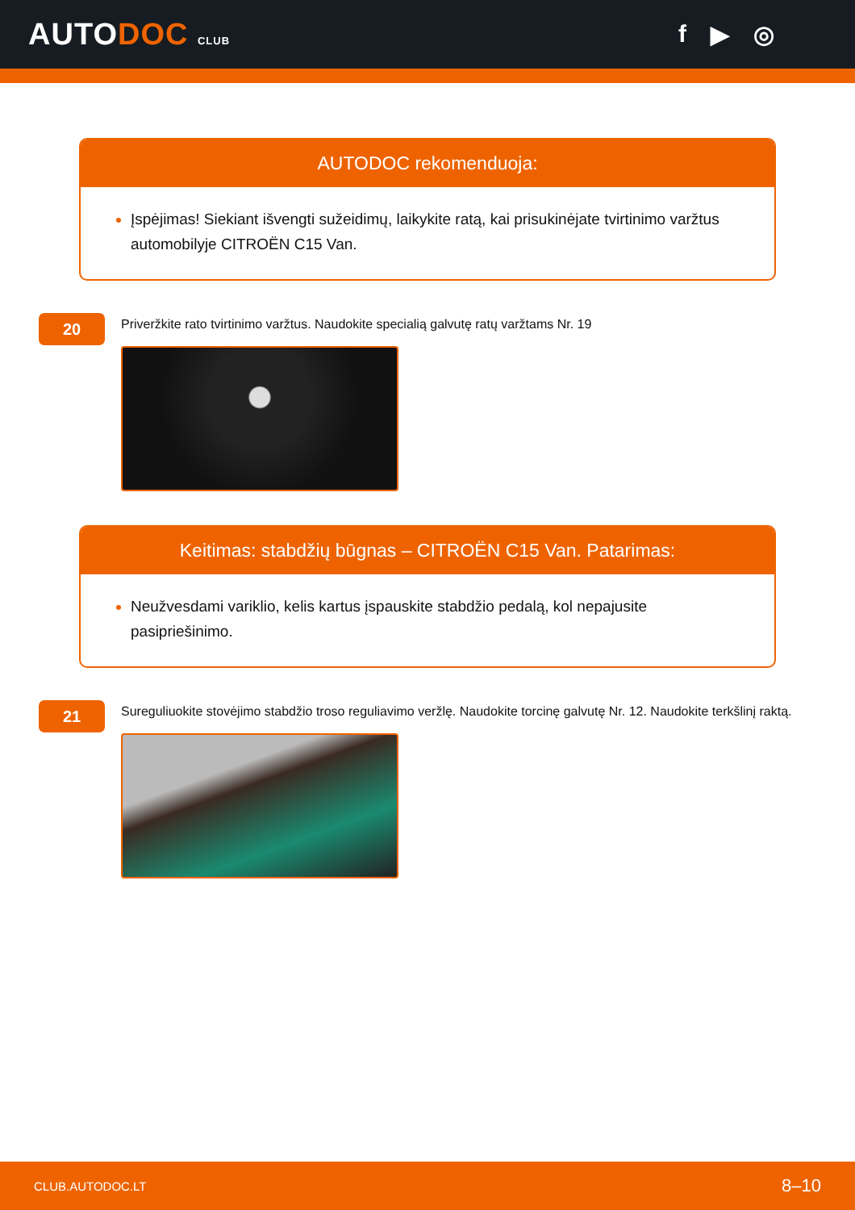AUTODOC CLUB
f ▶ ◎
AUTODOC rekomenduoja:
Įspėjimas! Siekiant išvengti sužeidimų, laikykite ratą, kai prisukinėjate tvirtinimo varžtus automobilyje CITROËN C15 Van.
20
Priveržkite rato tvirtinimo varžtus. Naudokite specialią galvutę ratų varžtams Nr. 19
Keitimas: stabdžių būgnas – CITROËN C15 Van. Patarimas:
Neužvesdami variklio, kelis kartus įspauskite stabdžio pedalą, kol nepajusite pasipriešinimo.
21
Sureguliuokite stovėjimo stabdžio troso reguliavimo veržlę. Naudokite torcinę galvutę Nr. 12. Naudokite terkšlinį raktą.
CLUB.AUTODOC.LT 8–10